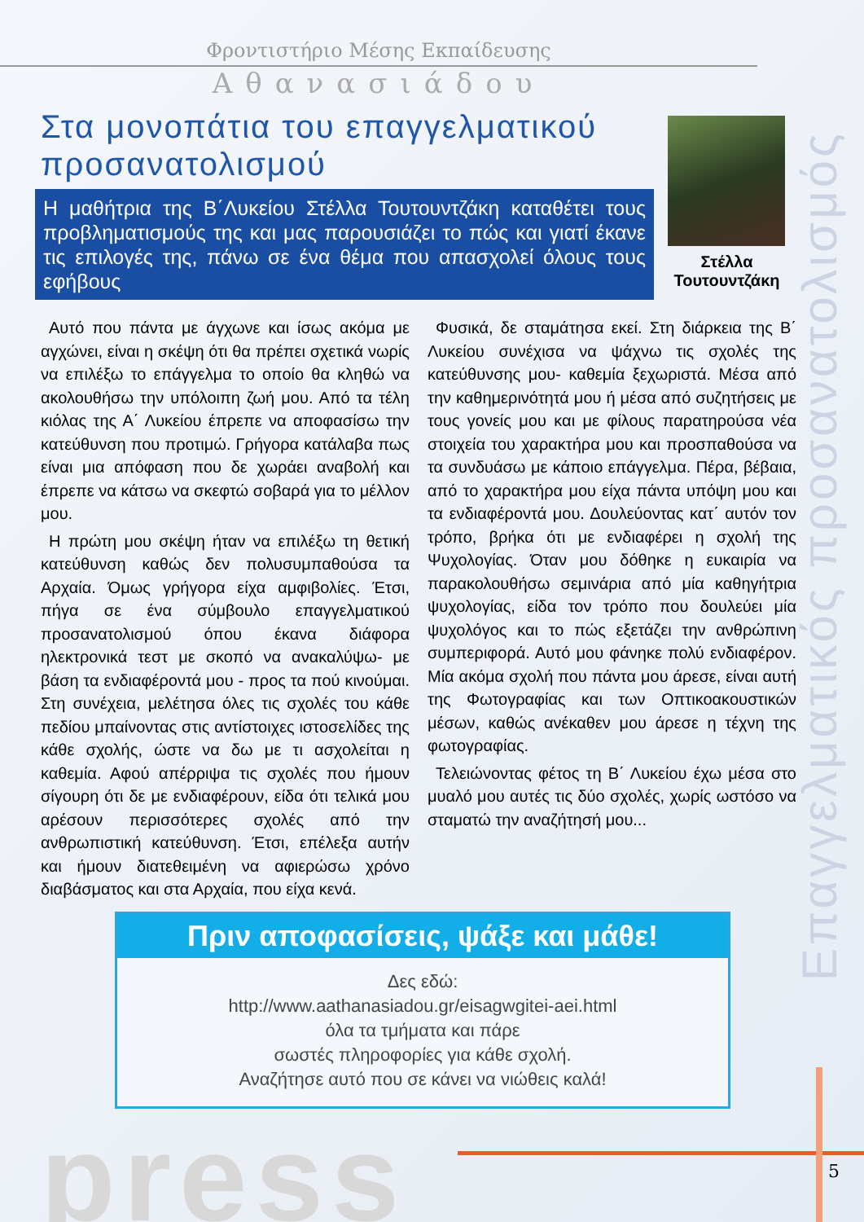Φροντιστήριο Μέσης Εκπαίδευσης
Αθανασιάδου
Στα μονοπάτια του επαγγελματικού προσανατολισμού
Η μαθήτρια της Β΄Λυκείου Στέλλα Τουτουντζάκη καταθέτει τους προβληματισμούς της και μας παρουσιάζει το πώς και γιατί έκανε τις επιλογές της, πάνω σε ένα θέμα που απασχολεί όλους τους εφήβους
Στέλλα
Τουτουντζάκη
Επαγγελματικός προσανατολισμός
Αυτό που πάντα με άγχωνε και ίσως ακόμα με αγχώνει, είναι η σκέψη ότι θα πρέπει σχετικά νωρίς να επιλέξω το επάγγελμα το οποίο θα κληθώ να ακολουθήσω την υπόλοιπη ζωή μου. Από τα τέλη κιόλας της Α΄ Λυκείου έπρεπε να αποφασίσω την κατεύθυνση που προτιμώ. Γρήγορα κατάλαβα πως είναι μια απόφαση που δε χωράει αναβολή και έπρεπε να κάτσω να σκεφτώ σοβαρά για το μέλλον μου.
Η πρώτη μου σκέψη ήταν να επιλέξω τη θετική κατεύθυνση καθώς δεν πολυσυμπαθούσα τα Αρχαία. Όμως γρήγορα είχα αμφιβολίες. Έτσι, πήγα σε ένα σύμβουλο επαγγελματικού προσανατολισμού όπου έκανα διάφορα ηλεκτρονικά τεστ με σκοπό να ανακαλύψω- με βάση τα ενδιαφέροντά μου - προς τα πού κινούμαι. Στη συνέχεια, μελέτησα όλες τις σχολές του κάθε πεδίου μπαίνοντας στις αντίστοιχες ιστοσελίδες της κάθε σχολής, ώστε να δω με τι ασχολείται η καθεμία. Αφού απέρριψα τις σχολές που ήμουν σίγουρη ότι δε με ενδιαφέρουν, είδα ότι τελικά μου αρέσουν περισσότερες σχολές από την ανθρωπιστική κατεύθυνση. Έτσι, επέλεξα αυτήν και ήμουν διατεθειμένη να αφιερώσω χρόνο διαβάσματος και στα Αρχαία, που είχα κενά.
Φυσικά, δε σταμάτησα εκεί. Στη διάρκεια της Β΄ Λυκείου συνέχισα να ψάχνω τις σχολές της κατεύθυνσης μου- καθεμία ξεχωριστά. Μέσα από την καθημερινότητά μου ή μέσα από συζητήσεις με τους γονείς μου και με φίλους παρατηρούσα νέα στοιχεία του χαρακτήρα μου και προσπαθούσα να τα συνδυάσω με κάποιο επάγγελμα. Πέρα, βέβαια, από το χαρακτήρα μου είχα πάντα υπόψη μου και τα ενδιαφέροντά μου. Δουλεύοντας κατ΄ αυτόν τον τρόπο, βρήκα ότι με ενδιαφέρει η σχολή της Ψυχολογίας. Όταν μου δόθηκε η ευκαιρία να παρακολουθήσω σεμινάρια από μία καθηγήτρια ψυχολογίας, είδα τον τρόπο που δουλεύει μία ψυχολόγος και το πώς εξετάζει την ανθρώπινη συμπεριφορά. Αυτό μου φάνηκε πολύ ενδιαφέρον. Μία ακόμα σχολή που πάντα μου άρεσε, είναι αυτή της Φωτογραφίας και των Οπτικοακουστικών μέσων, καθώς ανέκαθεν μου άρεσε η τέχνη της φωτογραφίας.
Τελειώνοντας φέτος τη Β΄ Λυκείου έχω μέσα στο μυαλό μου αυτές τις δύο σχολές, χωρίς ωστόσο να σταματώ την αναζήτησή μου...
Πριν αποφασίσεις, ψάξε και μάθε!
Δες εδώ:
http://www.aathanasiadou.gr/eisagwgitei-aei.html
όλα τα τμήματα και πάρε
σωστές πληροφορίες για κάθε σχολή.
Αναζήτησε αυτό που σε κάνει να νιώθεις καλά!
press 5